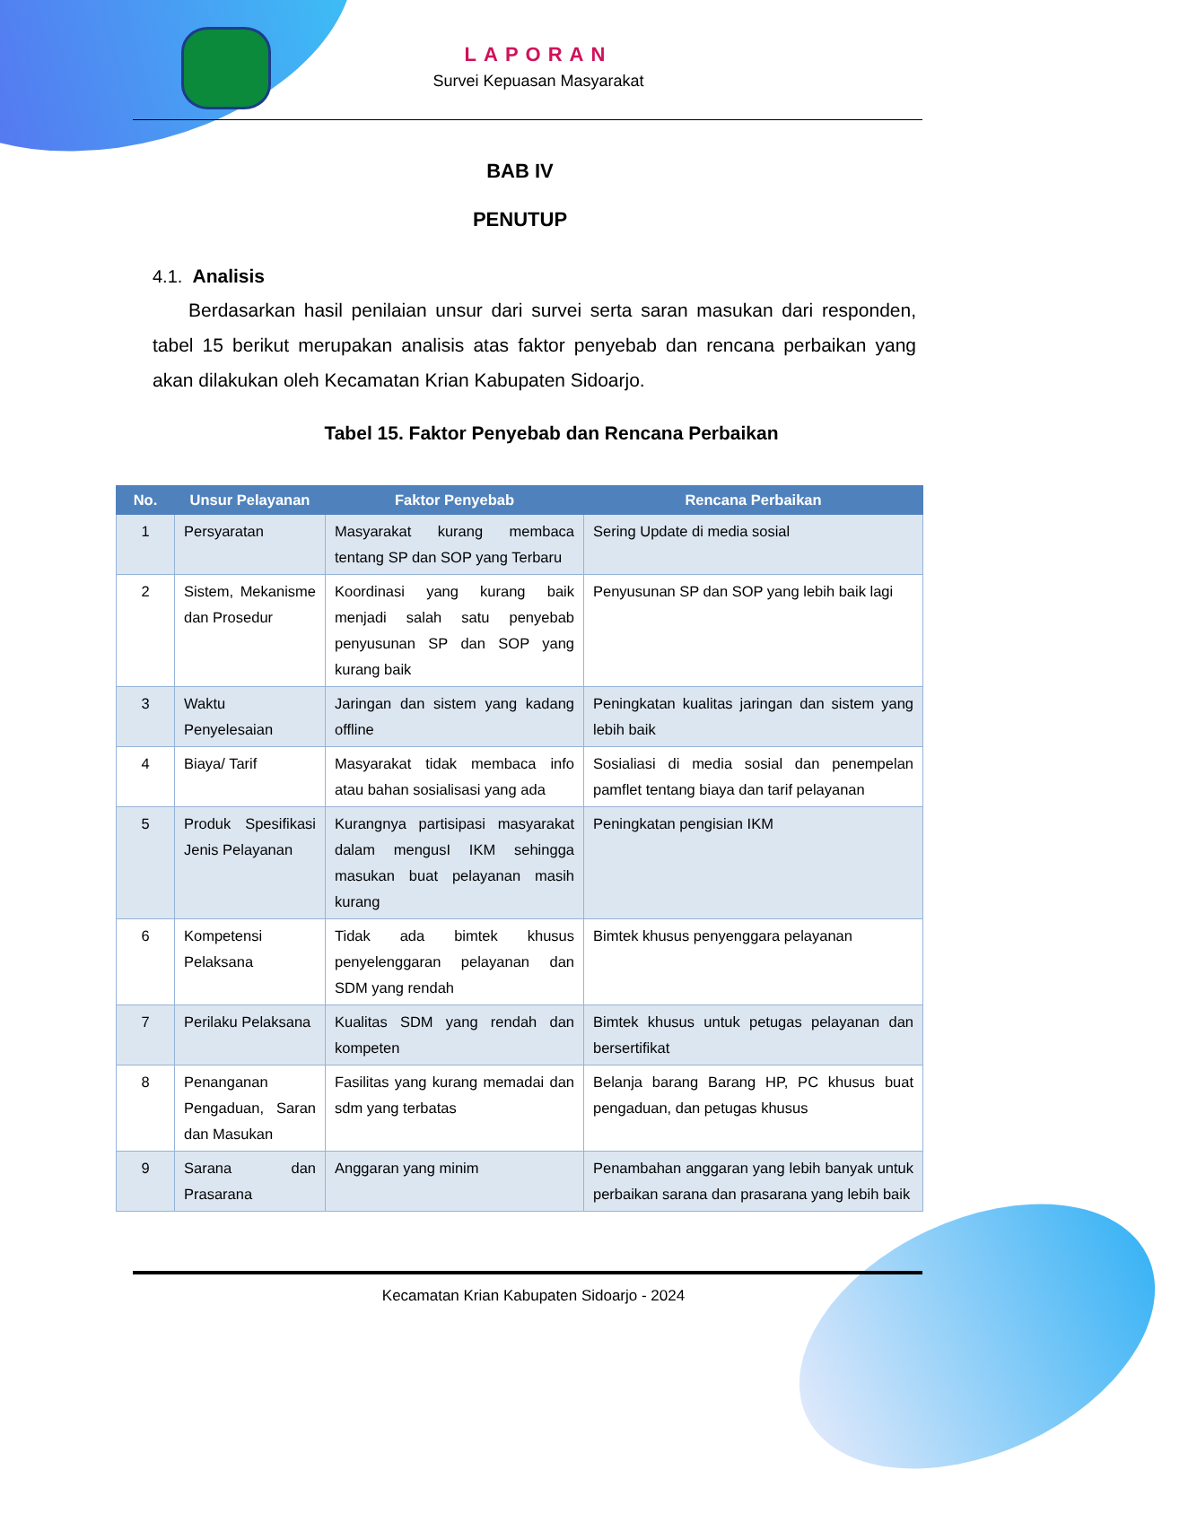LAPORAN
Survei Kepuasan Masyarakat
BAB IV
PENUTUP
4.1. Analisis
Berdasarkan hasil penilaian unsur dari survei serta saran masukan dari responden, tabel 15 berikut merupakan analisis atas faktor penyebab dan rencana perbaikan yang akan dilakukan oleh Kecamatan Krian Kabupaten Sidoarjo.
Tabel 15. Faktor Penyebab dan Rencana Perbaikan
| No. | Unsur Pelayanan | Faktor Penyebab | Rencana Perbaikan |
| --- | --- | --- | --- |
| 1 | Persyaratan | Masyarakat kurang membaca tentang SP dan SOP yang Terbaru | Sering Update di media sosial |
| 2 | Sistem, Mekanisme dan Prosedur | Koordinasi yang kurang baik menjadi salah satu penyebab penyusunan SP dan SOP yang kurang baik | Penyusunan SP dan SOP yang lebih baik lagi |
| 3 | Waktu Penyelesaian | Jaringan dan sistem yang kadang offline | Peningkatan kualitas jaringan dan sistem yang lebih baik |
| 4 | Biaya/ Tarif | Masyarakat tidak membaca info atau bahan sosialisasi yang ada | Sosialiasi di media sosial dan penempelan pamflet tentang biaya dan tarif pelayanan |
| 5 | Produk Spesifikasi Jenis Pelayanan | Kurangnya partisipasi masyarakat dalam mengusI IKM sehingga masukan buat pelayanan masih kurang | Peningkatan pengisian IKM |
| 6 | Kompetensi Pelaksana | Tidak ada bimtek khusus penyelenggaran pelayanan dan SDM yang rendah | Bimtek khusus penyenggara pelayanan |
| 7 | Perilaku Pelaksana | Kualitas SDM yang rendah dan kompeten | Bimtek khusus untuk petugas pelayanan dan bersertifikat |
| 8 | Penanganan Pengaduan, Saran dan Masukan | Fasilitas yang kurang memadai dan sdm yang terbatas | Belanja barang Barang HP, PC khusus buat pengaduan, dan petugas khusus |
| 9 | Sarana dan Prasarana | Anggaran yang minim | Penambahan anggaran yang lebih banyak untuk perbaikan sarana dan prasarana yang lebih baik |
Kecamatan Krian Kabupaten Sidoarjo - 2024